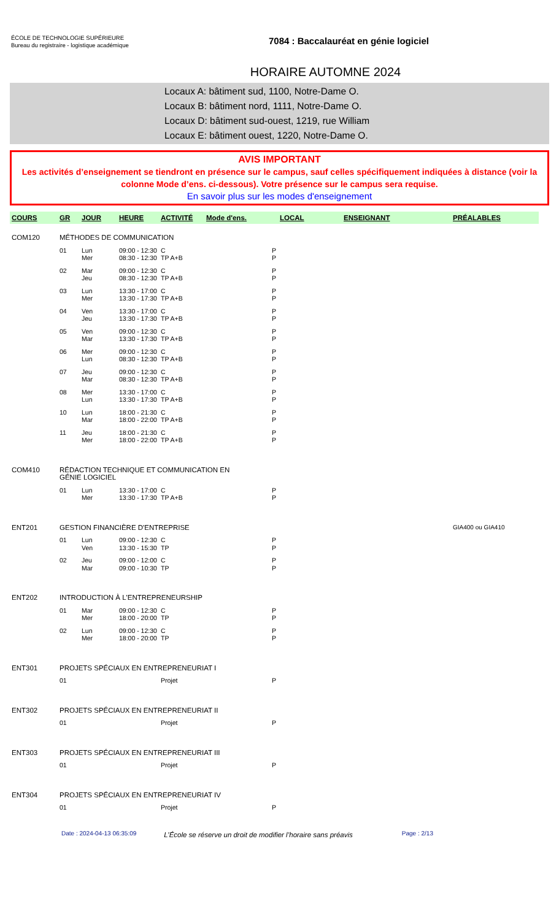ÉCOLE DE TECHNOLOGIE SUPÉRIEURE
Bureau du registraire - logistique académique
7084 : Baccalauréat en génie logiciel
HORAIRE AUTOMNE 2024
Locaux A: bâtiment sud, 1100, Notre-Dame O.
Locaux B: bâtiment nord, 1111, Notre-Dame O.
Locaux D: bâtiment sud-ouest, 1219, rue William
Locaux E: bâtiment ouest, 1220, Notre-Dame O.
AVIS IMPORTANT
Les activités d’enseignement se tiendront en présence sur le campus, sauf celles spécifiquement indiquées à distance (voir la colonne Mode d’ens. ci-dessous). Votre présence sur le campus sera requise.
En savoir plus sur les modes d'enseignement
| COURS | GR | JOUR | HEURE | ACTIVITÉ | Mode d'ens. | LOCAL | ENSEIGNANT | PRÉALABLES |
| --- | --- | --- | --- | --- | --- | --- | --- | --- |
| COM120 | MÉTHODES DE COMMUNICATION | | | | | | | |
| | 01 | Lun Mer | 09:00 - 12:30 08:30 - 12:30 | C TP A+B | P P | | | |
| | 02 | Mar Jeu | 09:00 - 12:30 08:30 - 12:30 | C TP A+B | P P | | | |
| | 03 | Lun Mer | 13:30 - 17:00 13:30 - 17:30 | C TP A+B | P P | | | |
| | 04 | Ven Jeu | 13:30 - 17:00 13:30 - 17:30 | C TP A+B | P P | | | |
| | 05 | Ven Mar | 09:00 - 12:30 13:30 - 17:30 | C TP A+B | P P | | | |
| | 06 | Mer Lun | 09:00 - 12:30 08:30 - 12:30 | C TP A+B | P P | | | |
| | 07 | Jeu Mar | 09:00 - 12:30 08:30 - 12:30 | C TP A+B | P P | | | |
| | 08 | Mer Lun | 13:30 - 17:00 13:30 - 17:30 | C TP A+B | P P | | | |
| | 10 | Lun Mar | 18:00 - 21:30 18:00 - 22:00 | C TP A+B | P P | | | |
| | 11 | Jeu Mer | 18:00 - 21:30 18:00 - 22:00 | C TP A+B | P P | | | |
| COM410 | RÉDACTION TECHNIQUE ET COMMUNICATION EN GÉNIE LOGICIEL | | | | | | | |
| | 01 | Lun Mer | 13:30 - 17:00 13:30 - 17:30 | C TP A+B | P P | | | |
| ENT201 | GESTION FINANCIÈRE D'ENTREPRISE | | | | | | | GIA400 ou GIA410 |
| | 01 | Lun Ven | 09:00 - 12:30 13:30 - 15:30 | C TP | P P | | | |
| | 02 | Jeu Mar | 09:00 - 12:00 09:00 - 10:30 | C TP | P P | | | |
| ENT202 | INTRODUCTION À L'ENTREPRENEURSHIP | | | | | | | |
| | 01 | Mar Mer | 09:00 - 12:30 18:00 - 20:00 | C TP | P P | | | |
| | 02 | Lun Mer | 09:00 - 12:30 18:00 - 20:00 | C TP | P P | | | |
| ENT301 | PROJETS SPÉCIAUX EN ENTREPRENEURIAT I | | | | | | | |
| | 01 | | | Projet | P | | | |
| ENT302 | PROJETS SPÉCIAUX EN ENTREPRENEURIAT II | | | | | | | |
| | 01 | | | Projet | P | | | |
| ENT303 | PROJETS SPÉCIAUX EN ENTREPRENEURIAT III | | | | | | | |
| | 01 | | | Projet | P | | | |
| ENT304 | PROJETS SPÉCIAUX EN ENTREPRENEURIAT IV | | | | | | | |
| | 01 | | | Projet | P | | | |
Date : 2024-04-13 06:35:09 L’École se réserve un droit de modifier l’horaire sans préavis Page : 2/13